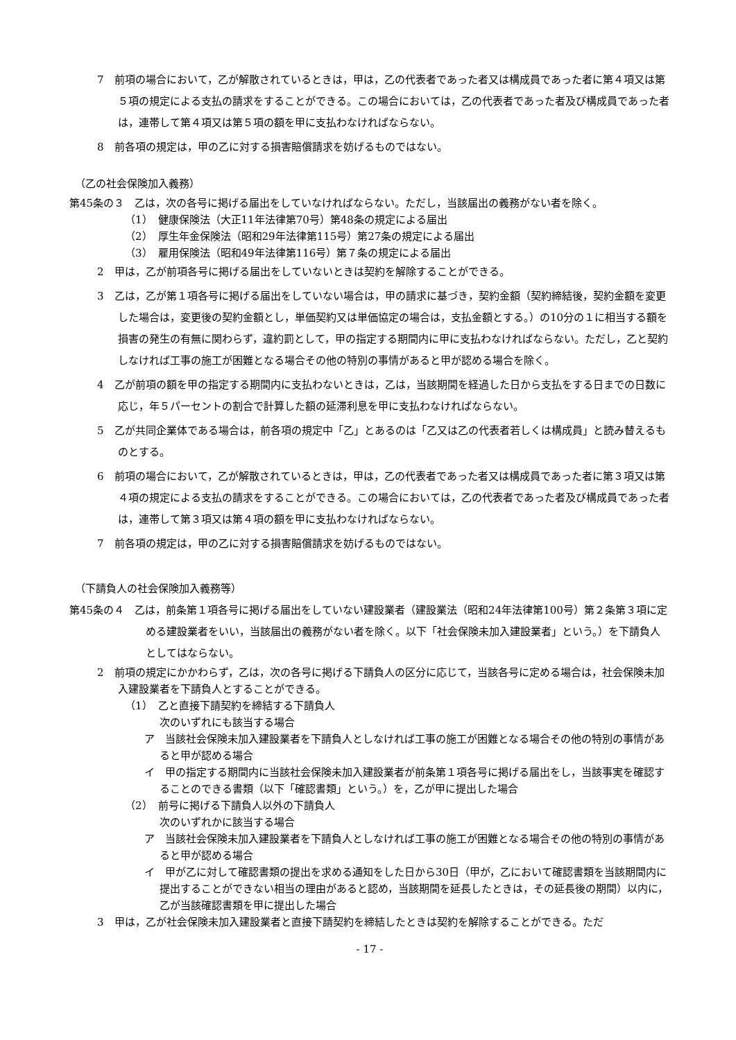7　前項の場合において，乙が解散されているときは，甲は，乙の代表者であった者又は構成員であった者に第４項又は第５項の規定による支払の請求をすることができる。この場合においては，乙の代表者であった者及び構成員であった者は，連帯して第４項又は第５項の額を甲に支払わなければならない。
8　前各項の規定は，甲の乙に対する損害賠償請求を妨げるものではない。
（乙の社会保険加入義務）
第45条の３　乙は，次の各号に掲げる届出をしていなければならない。ただし，当該届出の義務がない者を除く。
（1）　健康保険法（大正11年法律第70号）第48条の規定による届出
（2）　厚生年金保険法（昭和29年法律第115号）第27条の規定による届出
（3）　雇用保険法（昭和49年法律第116号）第７条の規定による届出
2　甲は，乙が前項各号に掲げる届出をしていないときは契約を解除することができる。
3　乙は，乙が第１項各号に掲げる届出をしていない場合は，甲の請求に基づき，契約金額（契約締結後，契約金額を変更した場合は，変更後の契約金額とし，単価契約又は単価協定の場合は，支払金額とする。）の10分の１に相当する額を損害の発生の有無に関わらず，違約罰として，甲の指定する期間内に甲に支払わなければならない。ただし，乙と契約しなければ工事の施工が困難となる場合その他の特別の事情があると甲が認める場合を除く。
4　乙が前項の額を甲の指定する期間内に支払わないときは，乙は，当該期間を経過した日から支払をする日までの日数に応じ，年５パーセントの割合で計算した額の延滞利息を甲に支払わなければならない。
5　乙が共同企業体である場合は，前各項の規定中「乙」とあるのは「乙又は乙の代表者若しくは構成員」と読み替えるものとする。
6　前項の場合において，乙が解散されているときは，甲は，乙の代表者であった者又は構成員であった者に第３項又は第４項の規定による支払の請求をすることができる。この場合においては，乙の代表者であった者及び構成員であった者は，連帯して第３項又は第４項の額を甲に支払わなければならない。
7　前各項の規定は，甲の乙に対する損害賠償請求を妨げるものではない。
（下請負人の社会保険加入義務等）
第45条の４　乙は，前条第１項各号に掲げる届出をしていない建設業者（建設業法（昭和24年法律第100号）第２条第３項に定める建設業者をいい，当該届出の義務がない者を除く。以下「社会保険未加入建設業者」という。）を下請負人としてはならない。
2　前項の規定にかかわらず，乙は，次の各号に掲げる下請負人の区分に応じて，当該各号に定める場合は，社会保険未加入建設業者を下請負人とすることができる。
（1）　乙と直接下請契約を締結する下請負人
次のいずれにも該当する場合
ア　当該社会保険未加入建設業者を下請負人としなければ工事の施工が困難となる場合その他の特別の事情があると甲が認める場合
イ　甲の指定する期間内に当該社会保険未加入建設業者が前条第１項各号に掲げる届出をし，当該事実を確認することのできる書類（以下「確認書類」という。）を，乙が甲に提出した場合
（2）　前号に掲げる下請負人以外の下請負人
次のいずれかに該当する場合
ア　当該社会保険未加入建設業者を下請負人としなければ工事の施工が困難となる場合その他の特別の事情があると甲が認める場合
イ　甲が乙に対して確認書類の提出を求める通知をした日から30日（甲が，乙において確認書類を当該期間内に提出することができない相当の理由があると認め，当該期間を延長したときは，その延長後の期間）以内に，乙が当該確認書類を甲に提出した場合
3　甲は，乙が社会保険未加入建設業者と直接下請契約を締結したときは契約を解除することができる。ただ
- 17 -